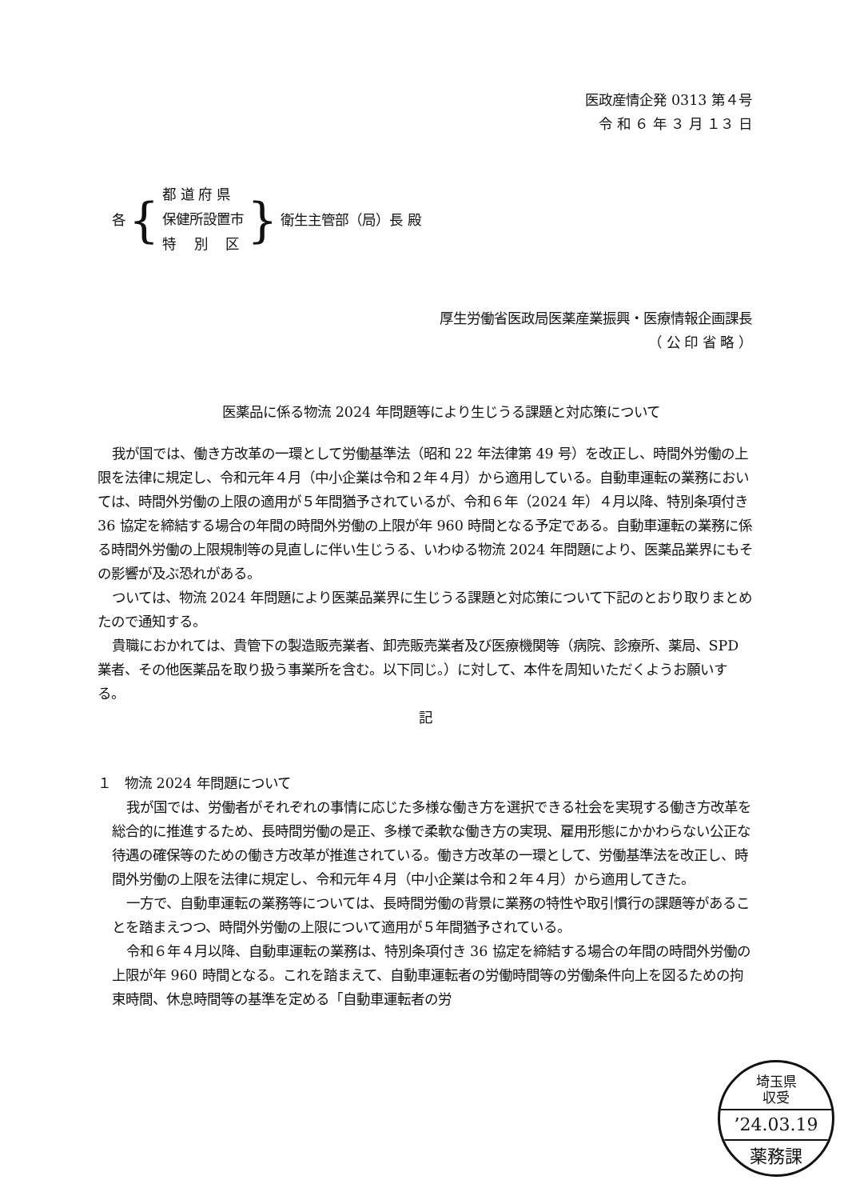医政産情企発 0313 第４号
令 和 ６ 年 ３ 月 １３ 日
各 {
都 道 府 県
保健所設置市
特　 別　 区
} 衛生主管部（局）長 殿
厚生労働省医政局医薬産業振興・医療情報企画課長
（ 公 印 省 略 ）
医薬品に係る物流 2024 年問題等により生じうる課題と対応策について
我が国では、働き方改革の一環として労働基準法（昭和 22 年法律第 49 号）を改正し、時間外労働の上限を法律に規定し、令和元年４月（中小企業は令和２年４月）から適用している。自動車運転の業務においては、時間外労働の上限の適用が５年間猶予されているが、令和６年（2024 年）４月以降、特別条項付き 36 協定を締結する場合の年間の時間外労働の上限が年 960 時間となる予定である。自動車運転の業務に係る時間外労働の上限規制等の見直しに伴い生じうる、いわゆる物流 2024 年問題により、医薬品業界にもその影響が及ぶ恐れがある。
ついては、物流 2024 年問題により医薬品業界に生じうる課題と対応策について下記のとおり取りまとめたので通知する。
貴職におかれては、貴管下の製造販売業者、卸売販売業者及び医療機関等（病院、診療所、薬局、SPD 業者、その他医薬品を取り扱う事業所を含む。以下同じ。）に対して、本件を周知いただくようお願いする。
記
１　物流 2024 年問題について
我が国では、労働者がそれぞれの事情に応じた多様な働き方を選択できる社会を実現する働き方改革を総合的に推進するため、長時間労働の是正、多様で柔軟な働き方の実現、雇用形態にかかわらない公正な待遇の確保等のための働き方改革が推進されている。働き方改革の一環として、労働基準法を改正し、時間外労働の上限を法律に規定し、令和元年４月（中小企業は令和２年４月）から適用してきた。
一方で、自動車運転の業務等については、長時間労働の背景に業務の特性や取引慣行の課題等があることを踏まえつつ、時間外労働の上限について適用が５年間猶予されている。
令和６年４月以降、自動車運転の業務は、特別条項付き 36 協定を締結する場合の年間の時間外労働の上限が年 960 時間となる。これを踏まえて、自動車運転者の労働時間等の労働条件向上を図るための拘束時間、休息時間等の基準を定める「自動車運転者の労
埼玉県
収受
’24.03.19
薬務課